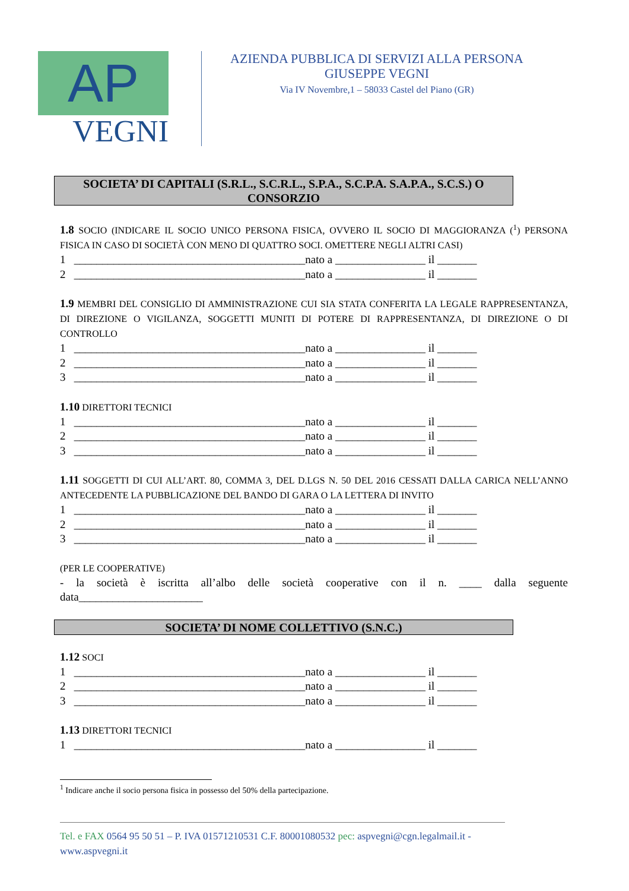AP
VEGNI
AZIENDA PUBBLICA DI SERVIZI ALLA PERSONA
GIUSEPPE VEGNI
Via IV Novembre,1 – 58033 Castel del Piano (GR)
SOCIETA’ DI CAPITALI (S.R.L., S.C.R.L., S.P.A., S.C.P.A. S.A.P.A., S.C.S.) O
CONSORZIO
1.8 SOCIO (INDICARE IL SOCIO UNICO PERSONA FISICA, OVVERO IL SOCIO DI MAGGIORANZA (<sup>1</sup>) PERSONA FISICA IN CASO DI SOCIETÀ CON MENO DI QUATTRO SOCI. OMETTERE NEGLI ALTRI CASI)
1 _________________________________________nato a ________________ il _______ 2 _________________________________________nato a ________________ il _______
1.9 MEMBRI DEL CONSIGLIO DI AMMINISTRAZIONE CUI SIA STATA CONFERITA LA LEGALE RAPPRESENTANZA, DI DIREZIONE O VIGILANZA, SOGGETTI MUNITI DI POTERE DI RAPPRESENTANZA, DI DIREZIONE O DI CONTROLLO
1 _________________________________________nato a ________________ il _______ 2 _________________________________________nato a ________________ il _______ 3 _________________________________________nato a ________________ il _______
1.10 DIRETTORI TECNICI
1 _________________________________________nato a ________________ il _______ 2 _________________________________________nato a ________________ il _______ 3 _________________________________________nato a ________________ il _______
1.11 SOGGETTI DI CUI ALL’ART. 80, COMMA 3, DEL D.LGS N. 50 DEL 2016 CESSATI DALLA CARICA NELL’ANNO ANTECEDENTE LA PUBBLICAZIONE DEL BANDO DI GARA O LA LETTERA DI INVITO
1 _________________________________________nato a ________________ il _______ 2 _________________________________________nato a ________________ il _______ 3 _________________________________________nato a ________________ il _______
(PER LE COOPERATIVE)
- la società è iscritta all’albo delle società cooperative con il n. ____ dalla seguente data______________________
SOCIETA’ DI NOME COLLETTIVO (S.N.C.)
1.12 SOCI
1 _________________________________________nato a ________________ il _______ 2 _________________________________________nato a ________________ il _______ 3 _________________________________________nato a ________________ il _______
1.13 DIRETTORI TECNICI
1 _________________________________________nato a ________________ il _______
<sup>1</sup> Indicare anche il socio persona fisica in possesso del 50% della partecipazione.
Tel. e FAX 0564 95 50 51 – P. IVA 01571210531 C.F. 80001080532 pec: aspvegni@cgn.legalmail.it - www.aspvegni.it